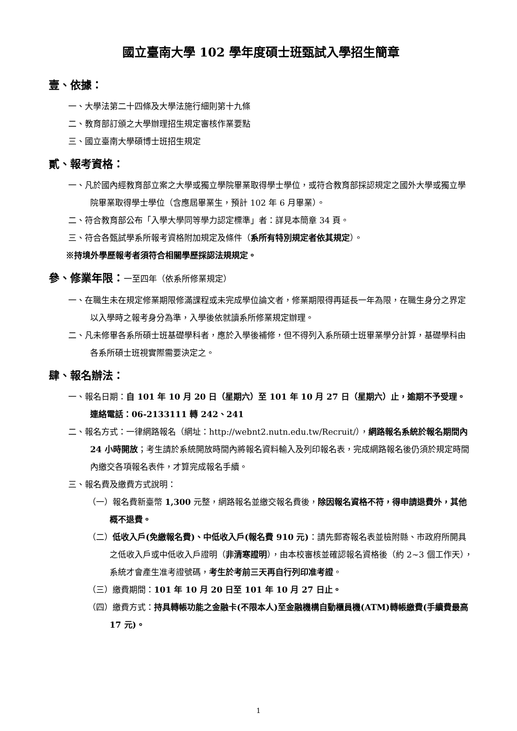國立臺南大學 102 學年度碩士班甄試入學招生簡章
壹、依據：
一、大學法第二十四條及大學法施行細則第十九條
二、教育部訂頒之大學辦理招生規定審核作業要點
三、國立臺南大學碩博士班招生規定
貳、報考資格：
一、凡於國內經教育部立案之大學或獨立學院畢業取得學士學位，或符合教育部採認規定之國外大學或獨立學院畢業取得學士學位（含應屆畢業生，預計 102 年 6 月畢業）。
二、符合教育部公布「入學大學同等學力認定標準」者：詳見本簡章 34 頁。
三、符合各甄試學系所報考資格附加規定及條件（系所有特別規定者依其規定）。
※持境外學歷報考者須符合相關學歷採認法規規定。
參、修業年限：一至四年（依系所修業規定）
一、在職生未在規定修業期限修滿課程或未完成學位論文者，修業期限得再延長一年為限，在職生身分之界定以入學時之報考身分為準，入學後依就讀系所修業規定辦理。
二、凡未修畢各系所碩士班基礎學科者，應於入學後補修，但不得列入系所碩士班畢業學分計算，基礎學科由各系所碩士班視實際需要決定之。
肆、報名辦法：
一、報名日期：自 101 年 10 月 20 日（星期六）至 101 年 10 月 27 日（星期六）止，逾期不予受理。
連絡電話：06-2133111 轉 242、241
二、報名方式：一律網路報名（網址：http://webnt2.nutn.edu.tw/Recruit/），網路報名系統於報名期間內 24 小時開放；考生請於系統開放時間內將報名資料輸入及列印報名表，完成網路報名後仍須於規定時間內繳交各項報名表件，才算完成報名手續。
三、報名費及繳費方式說明：
（一）報名費新臺幣 1,300 元整，網路報名並繳交報名費後，除因報名資格不符，得申請退費外，其他概不退費。
（二）低收入戶(免繳報名費)、中低收入戶(報名費 910 元)：請先郵寄報名表並檢附縣、市政府所開具之低收入戶或中低收入戶證明（非清寒證明），由本校審核並確認報名資格後（約 2~3 個工作天），系統才會產生准考證號碼，考生於考前三天再自行列印准考證。
（三）繳費期間：101 年 10 月 20 日至 101 年 10 月 27 日止。
（四）繳費方式：持具轉帳功能之金融卡(不限本人)至金融機構自動櫃員機(ATM)轉帳繳費(手續費最高 17 元)。
1